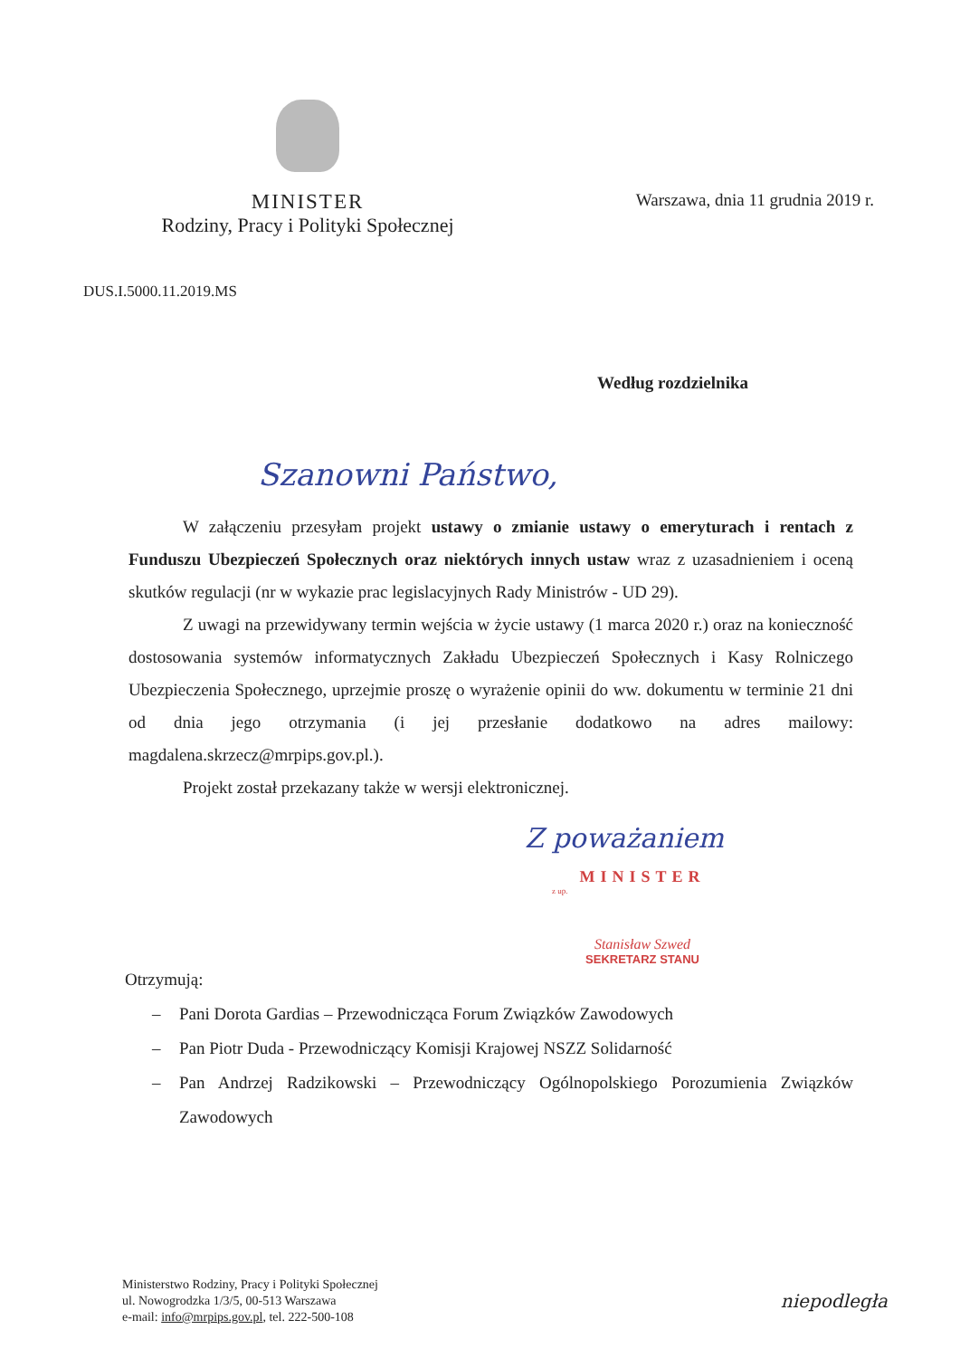MINISTER
Rodziny, Pracy i Polityki Społecznej
Warszawa, dnia 11 grudnia 2019 r.
DUS.I.5000.11.2019.MS
Według rozdzielnika
Szanowni Państwo,
W załączeniu przesyłam projekt ustawy o zmianie ustawy o emeryturach i rentach z Funduszu Ubezpieczeń Społecznych oraz niektórych innych ustaw wraz z uzasadnieniem i oceną skutków regulacji (nr w wykazie prac legislacyjnych Rady Ministrów - UD 29).
Z uwagi na przewidywany termin wejścia w życie ustawy (1 marca 2020 r.) oraz na konieczność dostosowania systemów informatycznych Zakładu Ubezpieczeń Społecznych i Kasy Rolniczego Ubezpieczenia Społecznego, uprzejmie proszę o wyrażenie opinii do ww. dokumentu w terminie 21 dni od dnia jego otrzymania (i jej przesłanie dodatkowo na adres mailowy: magdalena.skrzecz@mrpips.gov.pl.).
Projekt został przekazany także w wersji elektronicznej.
Z poważaniem
MINISTER
z up.
Stanisław Szwed
SEKRETARZ STANU
Otrzymują:
– Pani Dorota Gardias – Przewodnicząca Forum Związków Zawodowych
– Pan Piotr Duda - Przewodniczący Komisji Krajowej NSZZ Solidarność
– Pan Andrzej Radzikowski – Przewodniczący Ogólnopolskiego Porozumienia Związków Zawodowych
Ministerstwo Rodziny, Pracy i Polityki Społecznej
ul. Nowogrodzka 1/3/5, 00-513 Warszawa
e-mail: info@mrpips.gov.pl, tel. 222-500-108
niepodległa